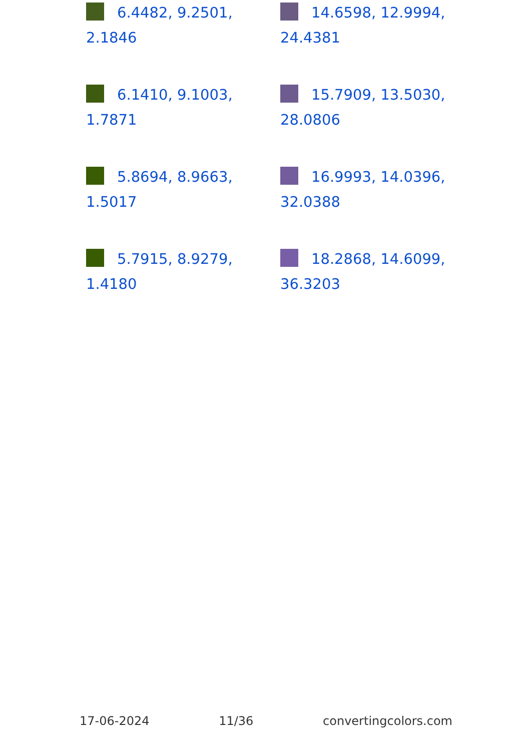6.4482, 9.2501, 2.1846
14.6598, 12.9994, 24.4381
6.1410, 9.1003, 1.7871
15.7909, 13.5030, 28.0806
5.8694, 8.9663, 1.5017
16.9993, 14.0396, 32.0388
5.7915, 8.9279, 1.4180
18.2868, 14.6099, 36.3203
17-06-2024 11/36 convertingcolors.com